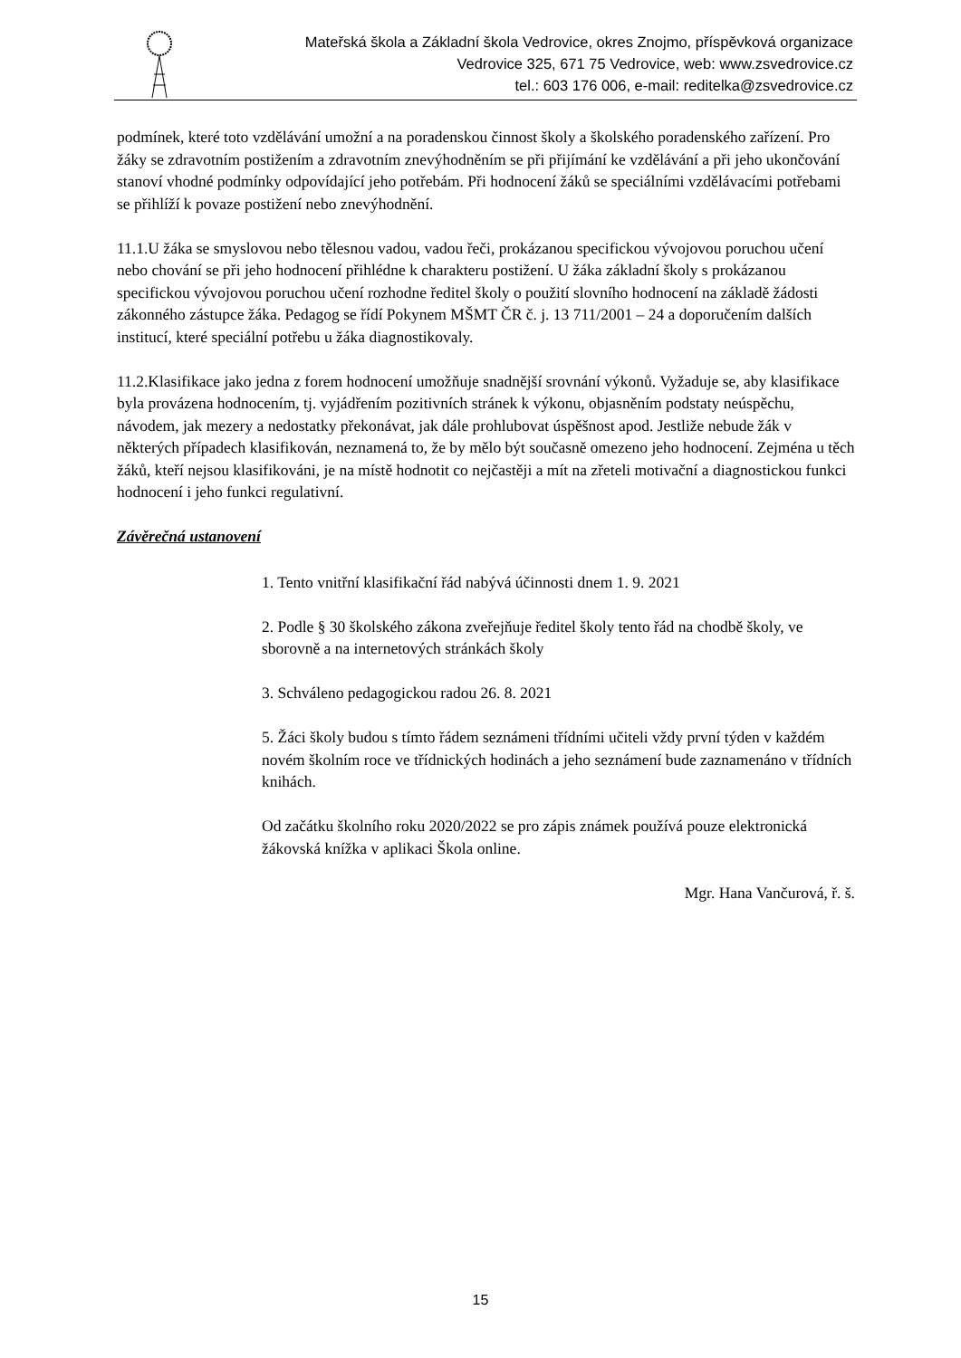Mateřská škola a Základní škola Vedrovice, okres Znojmo, příspěvková organizace
Vedrovice 325, 671 75 Vedrovice, web: www.zsvedrovice.cz
tel.: 603 176 006, e-mail: reditelka@zsvedrovice.cz
podmínek, které toto vzdělávání umožní a na poradenskou činnost školy a školského poradenského zařízení. Pro žáky se zdravotním postižením a zdravotním znevýhodněním se při přijímání ke vzdělávání a při jeho ukončování stanoví vhodné podmínky odpovídající jeho potřebám. Při hodnocení žáků se speciálními vzdělávacími potřebami se přihlíží k povaze postižení nebo znevýhodnění.
11.1.U žáka se smyslovou nebo tělesnou vadou, vadou řeči, prokázanou specifickou vývojovou poruchou učení nebo chování se při jeho hodnocení přihlédne k charakteru postižení. U žáka základní školy s prokázanou specifickou vývojovou poruchou učení rozhodne ředitel školy o použití slovního hodnocení na základě žádosti zákonného zástupce žáka. Pedagog se řídí Pokynem MŠMT ČR č. j. 13 711/2001 – 24 a doporučením dalších institucí, které speciální potřebu u žáka diagnostikovaly.
11.2.Klasifikace jako jedna z forem hodnocení umožňuje snadnější srovnání výkonů. Vyžaduje se, aby klasifikace byla provázena hodnocením, tj. vyjádřením pozitivních stránek k výkonu, objasněním podstaty neúspěchu, návodem, jak mezery a nedostatky překonávat, jak dále prohlubovat úspěšnost apod. Jestliže nebude žák v některých případech klasifikován, neznamená to, že by mělo být současně omezeno jeho hodnocení. Zejména u těch žáků, kteří nejsou klasifikováni, je na místě hodnotit co nejčastěji a mít na zřeteli motivační a diagnostickou funkci hodnocení i jeho funkci regulativní.
Závěrečná ustanovení
1. Tento vnitřní klasifikační řád nabývá účinnosti dnem 1. 9. 2021
2. Podle § 30 školského zákona zveřejňuje ředitel školy tento řád na chodbě školy, ve sborovně a na internetových stránkách školy
3. Schváleno pedagogickou radou 26. 8. 2021
5. Žáci školy budou s tímto řádem seznámeni třídními učiteli vždy první týden v každém novém školním roce ve třídnických hodinách a jeho seznámení bude zaznamenáno v třídních knihách.
Od začátku školního roku 2020/2022 se pro zápis známek používá pouze elektronická žákovská knížka v aplikaci Škola online.
Mgr. Hana Vančurová, ř. š.
15